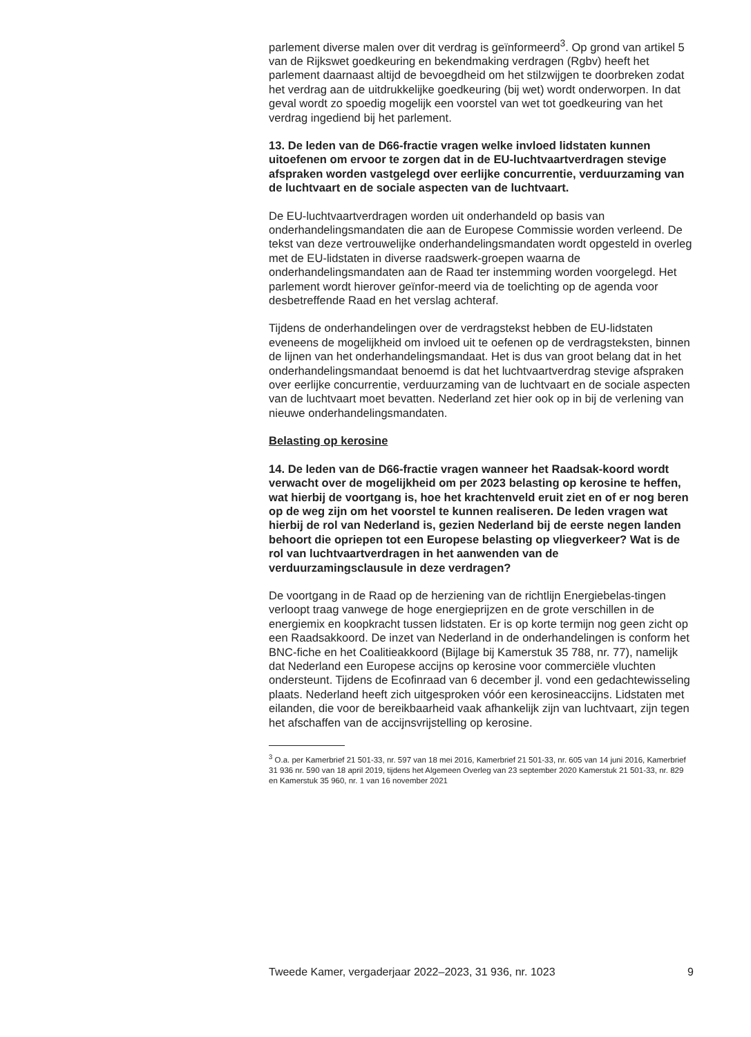parlement diverse malen over dit verdrag is geïnformeerd<sup>3</sup>. Op grond van artikel 5 van de Rijkswet goedkeuring en bekendmaking verdragen (Rgbv) heeft het parlement daarnaast altijd de bevoegdheid om het stilzwijgen te doorbreken zodat het verdrag aan de uitdrukkelijke goedkeuring (bij wet) wordt onderworpen. In dat geval wordt zo spoedig mogelijk een voorstel van wet tot goedkeuring van het verdrag ingediend bij het parlement.
13. De leden van de D66-fractie vragen welke invloed lidstaten kunnen uitoefenen om ervoor te zorgen dat in de EU-luchtvaartverdragen stevige afspraken worden vastgelegd over eerlijke concurrentie, verduurzaming van de luchtvaart en de sociale aspecten van de luchtvaart.
De EU-luchtvaartverdragen worden uit onderhandeld op basis van onderhandelingsmandaten die aan de Europese Commissie worden verleend. De tekst van deze vertrouwelijke onderhandelingsmandaten wordt opgesteld in overleg met de EU-lidstaten in diverse raadswerk-groepen waarna de onderhandelingsmandaten aan de Raad ter instemming worden voorgelegd. Het parlement wordt hierover geïnfor-meerd via de toelichting op de agenda voor desbetreffende Raad en het verslag achteraf.
Tijdens de onderhandelingen over de verdragstekst hebben de EU-lidstaten eveneens de mogelijkheid om invloed uit te oefenen op de verdragsteksten, binnen de lijnen van het onderhandelingsmandaat. Het is dus van groot belang dat in het onderhandelingsmandaat benoemd is dat het luchtvaartverdrag stevige afspraken over eerlijke concurrentie, verduurzaming van de luchtvaart en de sociale aspecten van de luchtvaart moet bevatten. Nederland zet hier ook op in bij de verlening van nieuwe onderhandelingsmandaten.
Belasting op kerosine
14. De leden van de D66-fractie vragen wanneer het Raadsak-koord wordt verwacht over de mogelijkheid om per 2023 belasting op kerosine te heffen, wat hierbij de voortgang is, hoe het krachtenveld eruit ziet en of er nog beren op de weg zijn om het voorstel te kunnen realiseren. De leden vragen wat hierbij de rol van Nederland is, gezien Nederland bij de eerste negen landen behoort die opriepen tot een Europese belasting op vliegverkeer? Wat is de rol van luchtvaartverdragen in het aanwenden van de verduurzamingsclausule in deze verdragen?
De voortgang in de Raad op de herziening van de richtlijn Energiebelas-tingen verloopt traag vanwege de hoge energieprijzen en de grote verschillen in de energiemix en koopkracht tussen lidstaten. Er is op korte termijn nog geen zicht op een Raadsakkoord. De inzet van Nederland in de onderhandelingen is conform het BNC-fiche en het Coalitieakkoord (Bijlage bij Kamerstuk 35 788, nr. 77), namelijk dat Nederland een Europese accijns op kerosine voor commerciële vluchten ondersteunt. Tijdens de Ecofinraad van 6 december jl. vond een gedachtewisseling plaats. Nederland heeft zich uitgesproken vóór een kerosineaccijns. Lidstaten met eilanden, die voor de bereikbaarheid vaak afhankelijk zijn van luchtvaart, zijn tegen het afschaffen van de accijnsvrijstelling op kerosine.
<sup>3</sup> O.a. per Kamerbrief 21 501-33, nr. 597 van 18 mei 2016, Kamerbrief 21 501-33, nr. 605 van 14 juni 2016, Kamerbrief 31 936 nr. 590 van 18 april 2019, tijdens het Algemeen Overleg van 23 september 2020 Kamerstuk 21 501-33, nr. 829 en Kamerstuk 35 960, nr. 1 van 16 november 2021
Tweede Kamer, vergaderjaar 2022–2023, 31 936, nr. 1023 9